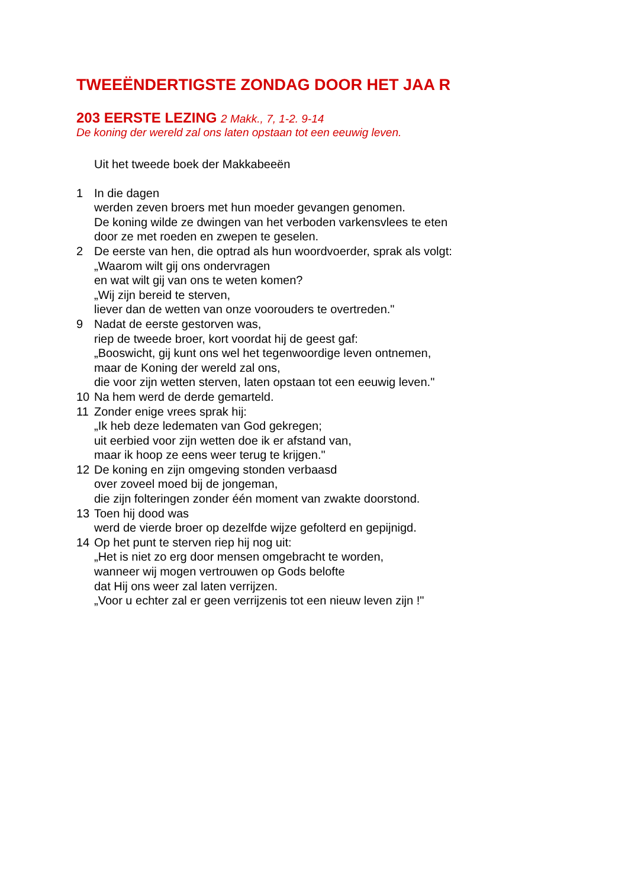TWEEËNDERTIGSTE ZONDAG DOOR HET JAA R
203 EERSTE LEZING 2 Makk., 7, 1-2. 9-14
De koning der wereld zal ons laten opstaan tot een eeuwig leven.
Uit het tweede boek der Makkabeeën
1 In die dagen
werden zeven broers met hun moeder gevangen genomen.
De koning wilde ze dwingen van het verboden varkensvlees te eten
door ze met roeden en zwepen te geselen.
2 De eerste van hen, die optrad als hun woordvoerder, sprak als volgt:
„Waarom wilt gij ons ondervragen
en wat wilt gij van ons te weten komen?
„Wij zijn bereid te sterven,
liever dan de wetten van onze voorouders te overtreden."
9 Nadat de eerste gestorven was,
riep de tweede broer, kort voordat hij de geest gaf:
„Booswicht, gij kunt ons wel het tegenwoordige leven ontnemen,
maar de Koning der wereld zal ons,
die voor zijn wetten sterven, laten opstaan tot een eeuwig leven."
10 Na hem werd de derde gemarteld.
11 Zonder enige vrees sprak hij:
„Ik heb deze ledematen van God gekregen;
uit eerbied voor zijn wetten doe ik er afstand van,
maar ik hoop ze eens weer terug te krijgen."
12 De koning en zijn omgeving stonden verbaasd
over zoveel moed bij de jongeman,
die zijn folteringen zonder één moment van zwakte doorstond.
13 Toen hij dood was
werd de vierde broer op dezelfde wijze gefolterd en gepijnigd.
14 Op het punt te sterven riep hij nog uit:
„Het is niet zo erg door mensen omgebracht te worden,
wanneer wij mogen vertrouwen op Gods belofte
dat Hij ons weer zal laten verrijzen.
„Voor u echter zal er geen verrijzenis tot een nieuw leven zijn !"